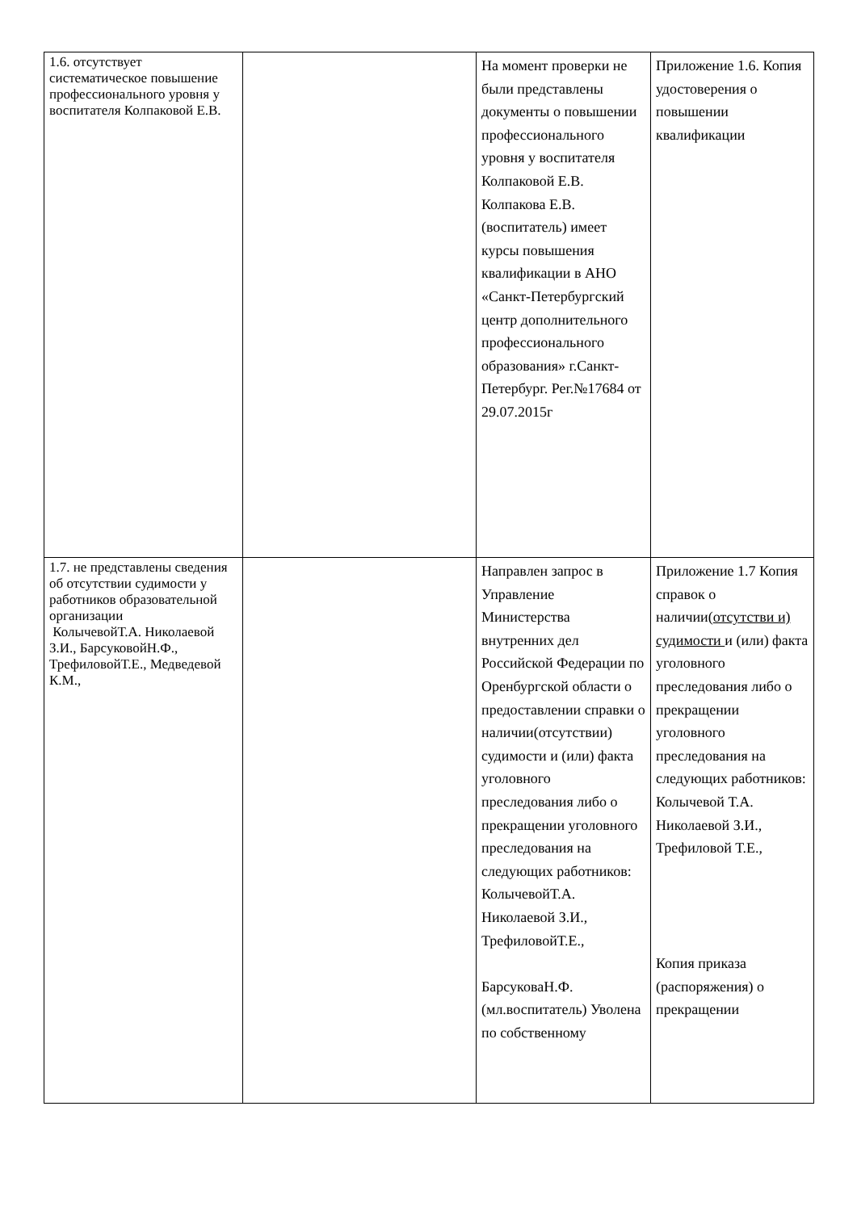| 1.6. отсутствует систематическое повышение профессионального уровня у воспитателя Колпаковой Е.В. | | На момент проверки не были представлены документы о повышении профессионального уровня у воспитателя Колпаковой Е.В. Колпакова Е.В. (воспитатель) имеет курсы повышения квалификации в АНО «Санкт-Петербургский центр дополнительного профессионального образования» г.Санкт-Петербург. Рег.№17684 от 29.07.2015г | Приложение 1.6. Копия удостоверения о повышении квалификации |
| 1.7. не представлены сведения об отсутствии судимости у работников образовательной организации КолычевойТ.А. Николаевой З.И., БарсуковойН.Ф., ТрефиловойТ.Е., Медведевой К.М., | | Направлен запрос в Управление Министерства внутренних дел Российской Федерации по Оренбургской области о предоставлении справки о наличии(отсутствии) судимости и (или) факта уголовного преследования либо о прекращении уголовного преследования на следующих работников: КолычевойТ.А. Николаевой З.И., ТрефиловойТ.Е., БарсуковаН.Ф. (мл.воспитатель) Уволена по собственному | Приложение 1.7 Копия справок о наличии( отсутстви и) судимости и (или) факта уголовного преследования либо о прекращении уголовного преследования на следующих работников: Колычевой Т.А. Николаевой З.И., Трефиловой Т.Е., Копия приказа (распоряжения) о прекращении |